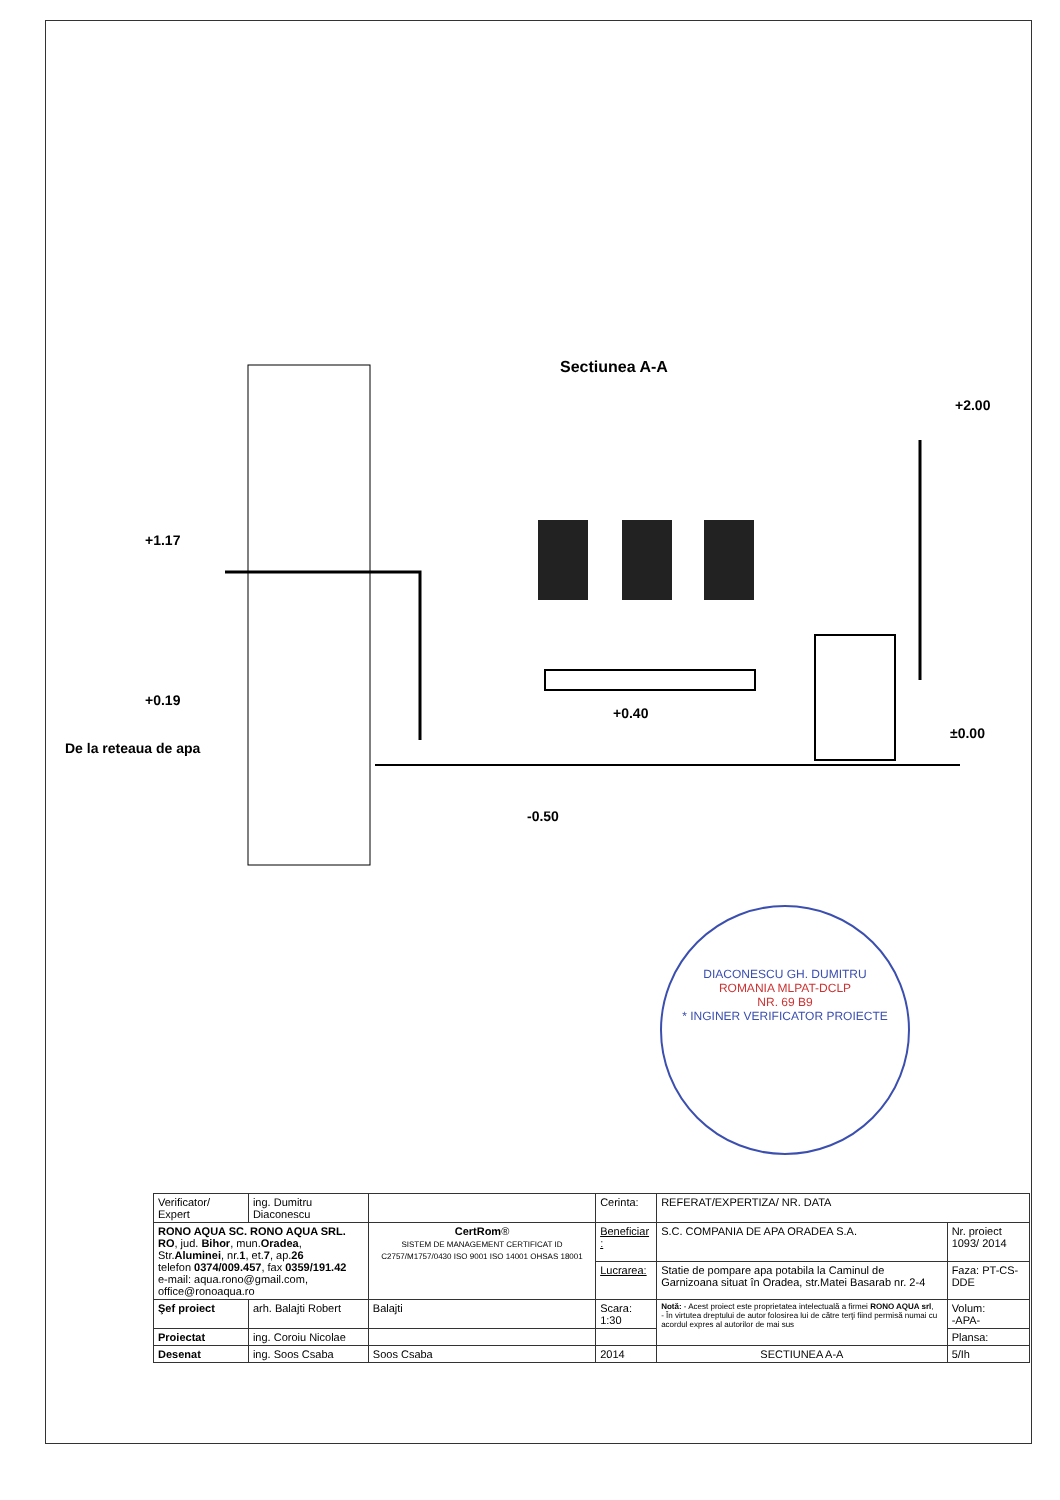Sectiunea A-A
+1.17
+0.19
De la reteaua de apa
+2.00
+0.40
±0.00
-0.50
DIACONESCU GH. DUMITRU
ROMANIA MLPAT-DCLP
NR. 69 B9
* INGINER VERIFICATOR PROIECTE
| Verificator/ Expert | ing. Dumitru Diaconescu | | Cerinta: | REFERAT/EXPERTIZA/ NR. DATA | |
| RONO AQUA SC. RONO AQUA SRL. RO , jud. Bihor , mun. Oradea , Str. Aluminei , nr. 1 , et. 7 , ap. 26 telefon 0374/009.457 , fax 0359/191.42 e-mail: aqua.rono@gmail.com, office@ronoaqua.ro | | CertRom ® SISTEM DE MANAGEMENT CERTIFICAT ID C2757/M1757/0430 ISO 9001 ISO 14001 OHSAS 18001 | Beneficiar : | S.C. COMPANIA DE APA ORADEA S.A. | Nr. proiect 1093/ 2014 |
| | | | Lucrarea: | Statie de pompare apa potabila la Caminul de Garnizoana situat în Oradea, str.Matei Basarab nr. 2-4 | Faza: PT-CS-DDE |
| Şef proiect | arh. Balajti Robert | Balajti | Scara: 1:30 | Notă: - Acest proiect este proprietatea intelectuală a firmei RONO AQUA srl , - În virtutea dreptului de autor folosirea lui de către terţi fiind permisă numai cu acordul expres al autorilor de mai sus | Volum: -APA- |
| Proiectat | ing. Coroiu Nicolae | | | | Plansa: |
| Desenat | ing. Soos Csaba | Soos Csaba | 2014 | SECTIUNEA A-A | 5/Ih |